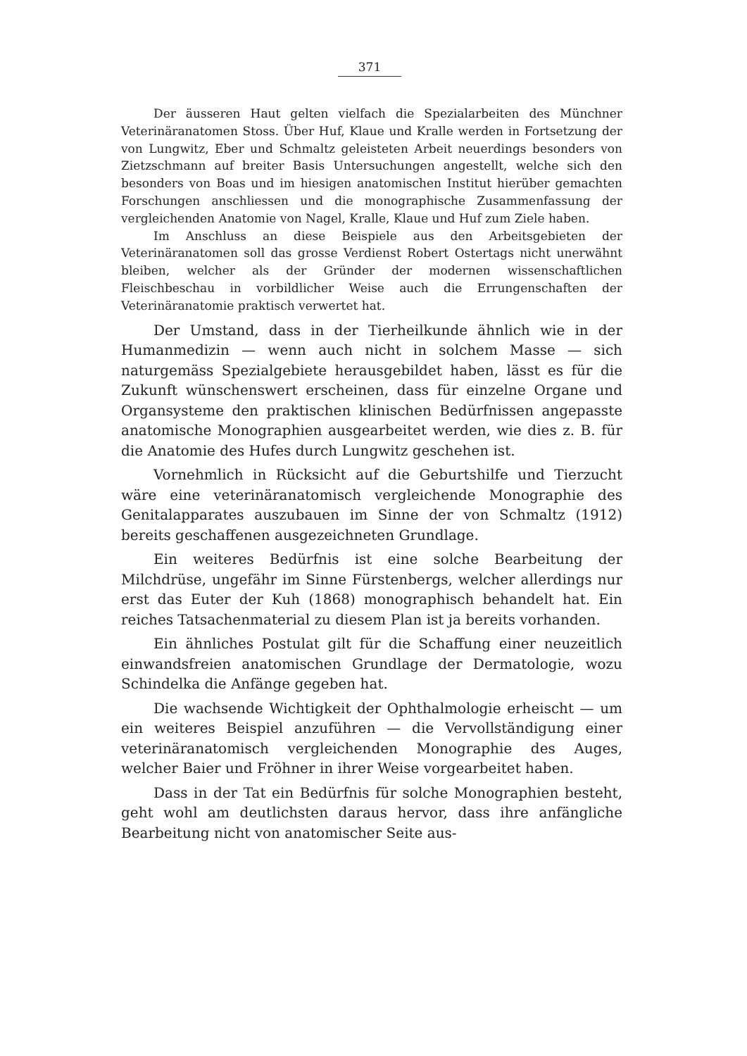371
Der äusseren Haut gelten vielfach die Spezialarbeiten des Münchner Veterinäranatomen Stoss. Über Huf, Klaue und Kralle werden in Fortsetzung der von Lungwitz, Eber und Schmaltz geleisteten Arbeit neuerdings besonders von Zietzschmann auf breiter Basis Untersuchungen angestellt, welche sich den besonders von Boas und im hiesigen anatomischen Institut hierüber gemachten Forschungen anschliessen und die monographische Zusammenfassung der vergleichenden Anatomie von Nagel, Kralle, Klaue und Huf zum Ziele haben.
Im Anschluss an diese Beispiele aus den Arbeitsgebieten der Veterinäranatomen soll das grosse Verdienst Robert Ostertags nicht unerwähnt bleiben, welcher als der Gründer der modernen wissenschaftlichen Fleischbeschau in vorbildlicher Weise auch die Errungenschaften der Veterinäranatomie praktisch verwertet hat.
Der Umstand, dass in der Tierheilkunde ähnlich wie in der Humanmedizin — wenn auch nicht in solchem Masse — sich naturgemäss Spezialgebiete herausgebildet haben, lässt es für die Zukunft wünschenswert erscheinen, dass für einzelne Organe und Organsysteme den praktischen klinischen Bedürfnissen angepasste anatomische Monographien ausgearbeitet werden, wie dies z. B. für die Anatomie des Hufes durch Lungwitz geschehen ist.
Vornehmlich in Rücksicht auf die Geburtshilfe und Tierzucht wäre eine veterinäranatomisch vergleichende Monographie des Genitalapparates auszubauen im Sinne der von Schmaltz (1912) bereits geschaffenen ausgezeichneten Grundlage.
Ein weiteres Bedürfnis ist eine solche Bearbeitung der Milchdrüse, ungefähr im Sinne Fürstenbergs, welcher allerdings nur erst das Euter der Kuh (1868) monographisch behandelt hat. Ein reiches Tatsachenmaterial zu diesem Plan ist ja bereits vorhanden.
Ein ähnliches Postulat gilt für die Schaffung einer neuzeitlich einwandsfreien anatomischen Grundlage der Dermatologie, wozu Schindelka die Anfänge gegeben hat.
Die wachsende Wichtigkeit der Ophthalmologie erheischt — um ein weiteres Beispiel anzuführen — die Vervollständigung einer veterinäranatomisch vergleichenden Monographie des Auges, welcher Baier und Fröhner in ihrer Weise vorgearbeitet haben.
Dass in der Tat ein Bedürfnis für solche Monographien besteht, geht wohl am deutlichsten daraus hervor, dass ihre anfängliche Bearbeitung nicht von anatomischer Seite aus-